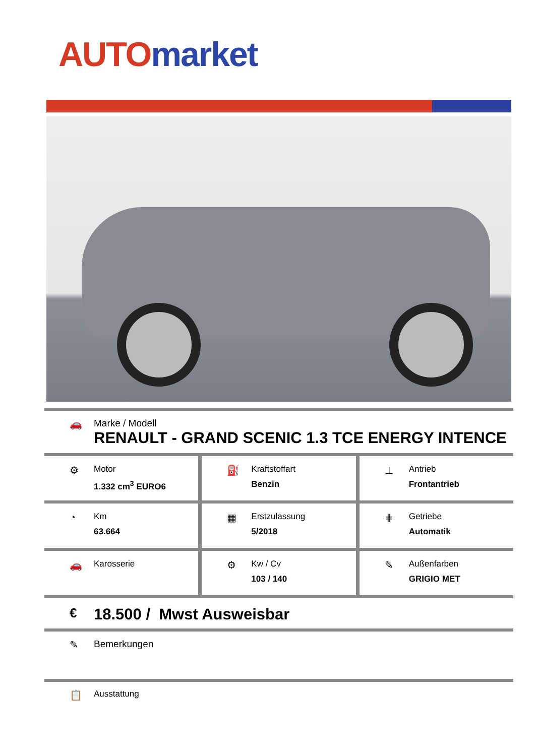AUTO market
🚗 Marke / Modell
RENAULT - GRAND SCENIC 1.3 TCE ENERGY INTENCE
⚙
Motor
1.332 cm<sup>3</sup> EURO6
⛽
Kraftstoffart
Benzin
⊥
Antrieb
Frontantrieb
◔
Km
63.664
▦
Erstzulassung
5/2018
⋕
Getriebe
Automatik
🚗
Karosserie
⚙
Kw / Cv
103 / 140
✎
Außenfarben
GRIGIO MET
€
18.500 / Mwst Ausweisbar
✎ Bemerkungen
📋
Ausstattung